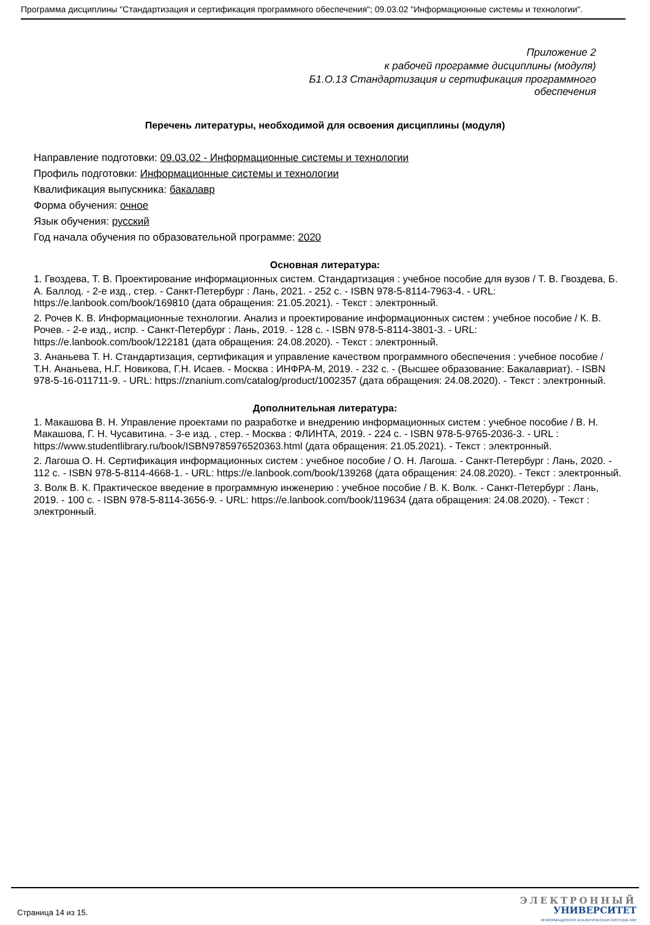Программа дисциплины "Стандартизация и сертификация программного обеспечения"; 09.03.02 "Информационные системы и технологии".
Приложение 2
к рабочей программе дисциплины (модуля)
Б1.О.13 Стандартизация и сертификация программного
обеспечения
Перечень литературы, необходимой для освоения дисциплины (модуля)
Направление подготовки: 09.03.02 - Информационные системы и технологии
Профиль подготовки: Информационные системы и технологии
Квалификация выпускника: бакалавр
Форма обучения: очное
Язык обучения: русский
Год начала обучения по образовательной программе: 2020
Основная литература:
1. Гвоздева, Т. В. Проектирование информационных систем. Стандартизация : учебное пособие для вузов / Т. В. Гвоздева, Б. А. Баллод. - 2-е изд., стер. - Санкт-Петербург : Лань, 2021. - 252 с. - ISBN 978-5-8114-7963-4. - URL: https://e.lanbook.com/book/169810 (дата обращения: 21.05.2021). - Текст : электронный.
2. Рочев К. В. Информационные технологии. Анализ и проектирование информационных систем : учебное пособие / К. В. Рочев. - 2-е изд., испр. - Санкт-Петербург : Лань, 2019. - 128 с. - ISBN 978-5-8114-3801-3. - URL: https://e.lanbook.com/book/122181 (дата обращения: 24.08.2020). - Текст : электронный.
3. Ананьева Т. Н. Стандартизация, сертификация и управление качеством программного обеспечения : учебное пособие / Т.Н. Ананьева, Н.Г. Новикова, Г.Н. Исаев. - Москва : ИНФРА-М, 2019. - 232 с. - (Высшее образование: Бакалавриат). - ISBN 978-5-16-011711-9. - URL: https://znanium.com/catalog/product/1002357 (дата обращения: 24.08.2020). - Текст : электронный.
Дополнительная литература:
1. Макашова В. Н. Управление проектами по разработке и внедрению информационных систем : учебное пособие / В. Н. Макашова, Г. Н. Чусавитина. - 3-е изд. , стер. - Москва : ФЛИНТА, 2019. - 224 с. - ISBN 978-5-9765-2036-3. - URL : https://www.studentlibrary.ru/book/ISBN9785976520363.html (дата обращения: 21.05.2021). - Текст : электронный.
2. Лагоша О. Н. Сертификация информационных систем : учебное пособие / О. Н. Лагоша. - Санкт-Петербург : Лань, 2020. - 112 с. - ISBN 978-5-8114-4668-1. - URL: https://e.lanbook.com/book/139268 (дата обращения: 24.08.2020). - Текст : электронный.
3. Волк В. К. Практическое введение в программную инженерию : учебное пособие / В. К. Волк. - Санкт-Петербург : Лань, 2019. - 100 с. - ISBN 978-5-8114-3656-9. - URL: https://e.lanbook.com/book/119634 (дата обращения: 24.08.2020). - Текст : электронный.
Страница 14 из 15.
ЭЛЕКТРОННЫЙ
УНИВЕРСИТЕТ
ИНФОРМАЦИОННО АНАЛИТИЧЕСКАЯ СИСТЕМА КФУ